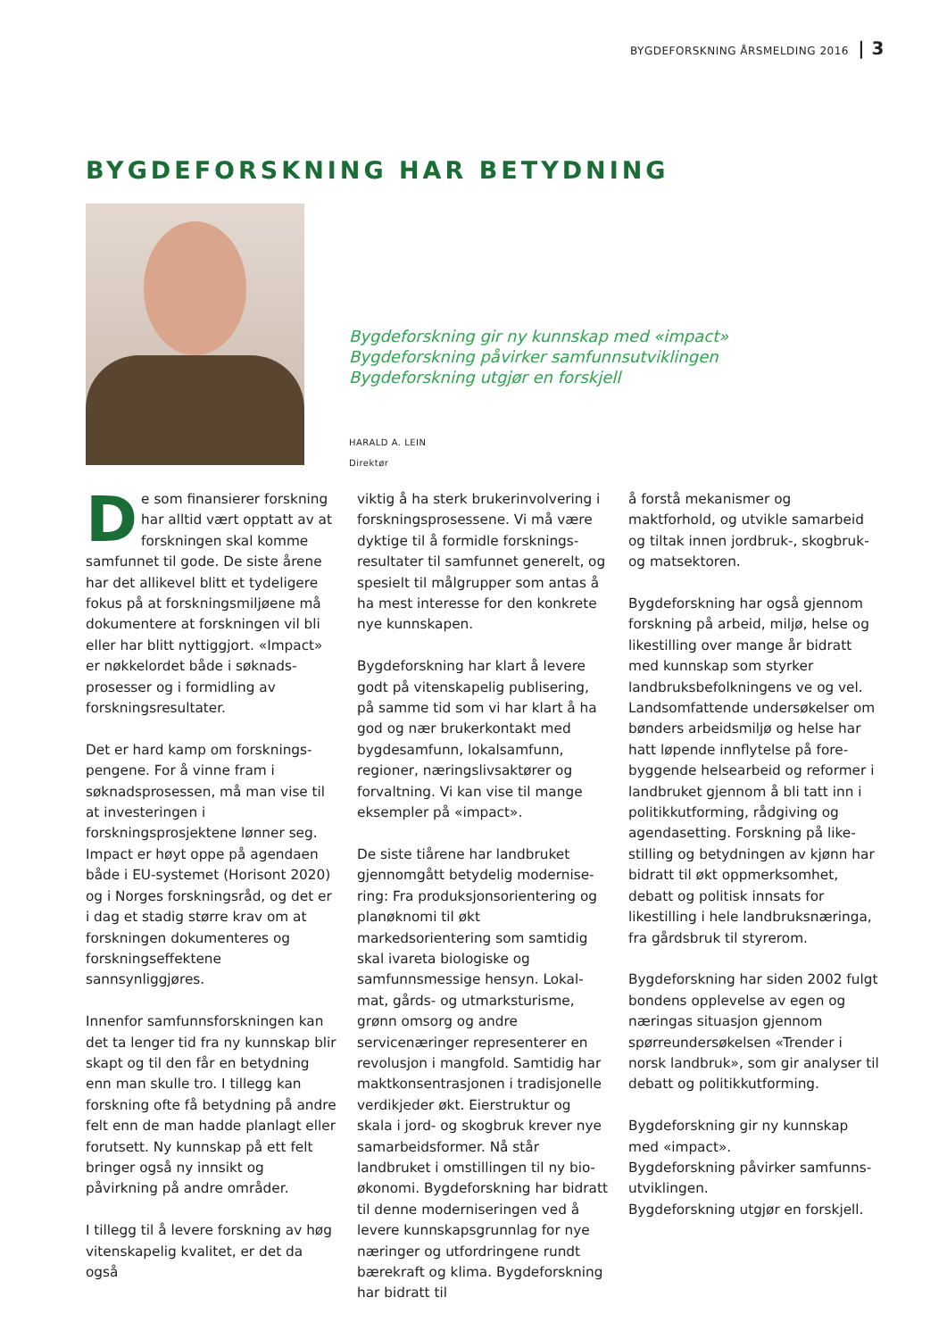BYGDEFORSKNING ÅRSMELDING 2016 | 3
BYGDEFORSKNING HAR BETYDNING
Bygdeforskning gir ny kunnskap med «impact»
Bygdeforskning påvirker samfunnsutviklingen
Bygdeforskning utgjør en forskjell
HARALD A. LEIN
Direktør
De som finansierer forskning har alltid vært opptatt av at forskningen skal komme samfunnet til gode. De siste årene har det allikevel blitt et tydeligere fokus på at forskningsmiljøene må dokumentere at forskningen vil bli eller har blitt nyttiggjort. «Impact» er nøkkelordet både i søknads­prosesser og i formidling av forskningsresultater.
Det er hard kamp om forsknings­pengene. For å vinne fram i søknads­prosessen, må man vise til at investe­ringen i forskningsprosjektene lønner seg. Impact er høyt oppe på agendaen både i EU-systemet (Horisont 2020) og i Norges forskningsråd, og det er i dag et stadig større krav om at forskningen dokumenteres og forskningseffektene sannsynliggjøres.
Innenfor samfunnsforskningen kan det ta lenger tid fra ny kunnskap blir skapt og til den får en betydning enn man skulle tro. I tillegg kan forskning ofte få betydning på andre felt enn de man hadde planlagt eller forutsett. Ny kunnskap på ett felt bringer også ny innsikt og påvirkning på andre områder.
I tillegg til å levere forskning av høg vitenskapelig kvalitet, er det da også
viktig å ha sterk brukerinvolvering i forskningsprosessene. Vi må være dyktige til å formidle forsknings­resultater til samfunnet generelt, og spesielt til målgrupper som antas å ha mest interesse for den konkrete nye kunnskapen.
Bygdeforskning har klart å levere godt på vitenskapelig publisering, på samme tid som vi har klart å ha god og nær brukerkontakt med bygdesamfunn, lokalsamfunn, regioner, næringslivs­aktører og forvaltning. Vi kan vise til mange eksempler på «impact».
De siste tiårene har landbruket gjennomgått betydelig modernise­ring: Fra produksjonsorientering og planøknomi til økt markedsorientering som samtidig skal ivareta biologiske og samfunnsmessige hensyn. Lokal­mat, gårds- og utmarksturisme, grønn omsorg og andre servicenæringer representerer en revolusjon i mangfold. Samtidig har maktkonsentrasjonen i tradisjonelle verdikjeder økt. Eier­struktur og skala i jord- og skogbruk krever nye samarbeidsformer. Nå står landbruket i omstillingen til ny bio­økonomi. Bygdeforskning har bidratt til denne moderniseringen ved å levere kunnskapsgrunnlag for nye næringer og utfordringene rundt bærekraft og klima. Bygdeforskning har bidratt til
å forstå mekanismer og maktforhold, og utvikle samarbeid og tiltak innen jordbruk-, skogbruk- og matsektoren.
Bygdeforskning har også gjennom forskning på arbeid, miljø, helse og likestilling over mange år bidratt med kunnskap som styrker landbruks­befolkningens ve og vel. Lands­omfattende undersøkelser om bønders arbeidsmiljø og helse har hatt løpende innflytelse på fore­byggende helsearbeid og reformer i landbruket gjennom å bli tatt inn i politikkutforming, rådgiving og agendasetting. Forskning på like­stilling og betydningen av kjønn har bidratt til økt oppmerksomhet, debatt og politisk innsats for likestilling i hele landbruksnæringa, fra gårds­bruk til styrerom.
Bygdeforskning har siden 2002 fulgt bondens opplevelse av egen og næringas situasjon gjennom spørreundersøkelsen «Trender i norsk landbruk», som gir analyser til debatt og politikkutforming.
Bygdeforskning gir ny kunnskap med «impact».
Bygdeforskning påvirker samfunns­utviklingen.
Bygdeforskning utgjør en forskjell.